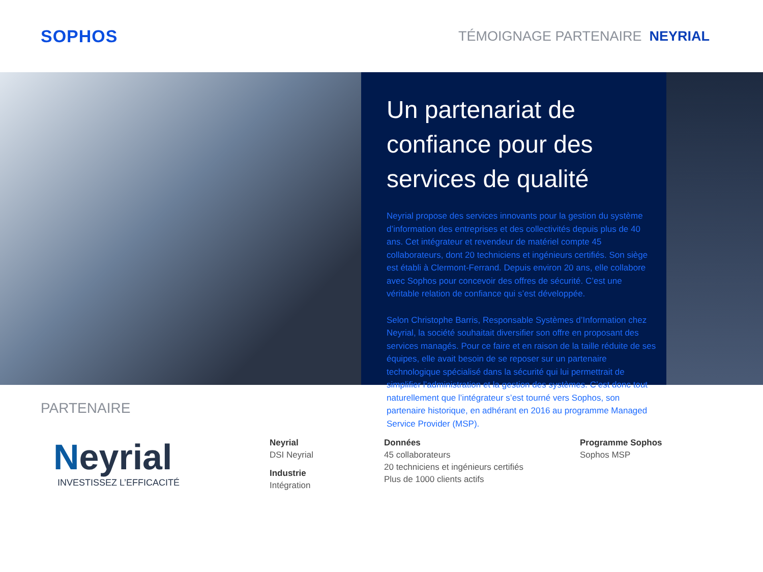SOPHOS
TÉMOIGNAGE PARTENAIRE NEYRIAL
Un partenariat de confiance pour des services de qualité
Neyrial propose des services innovants pour la gestion du système d’information des entreprises et des collectivités depuis plus de 40 ans. Cet intégrateur et revendeur de matériel compte 45 collaborateurs, dont 20 techniciens et ingénieurs certifiés. Son siège est établi à Clermont-Ferrand. Depuis environ 20 ans, elle collabore avec Sophos pour concevoir des offres de sécurité. C’est une véritable relation de confiance qui s’est développée.
Selon Christophe Barris, Responsable Systèmes d’Information chez Neyrial, la société souhaitait diversifier son offre en proposant des services managés. Pour ce faire et en raison de la taille réduite de ses équipes, elle avait besoin de se reposer sur un partenaire technologique spécialisé dans la sécurité qui lui permettrait de simplifier l’administration et la gestion des systèmes. C’est donc tout naturellement que l’intégrateur s’est tourné vers Sophos, son partenaire historique, en adhérant en 2016 au programme Managed Service Provider (MSP).
PARTENAIRE
Neyrial
INVESTISSEZ L’EFFICACITÉ
Neyrial
DSI Neyrial
Industrie
Intégration
Données
45 collaborateurs
20 techniciens et ingénieurs certifiés
Plus de 1000 clients actifs
Programme Sophos
Sophos MSP